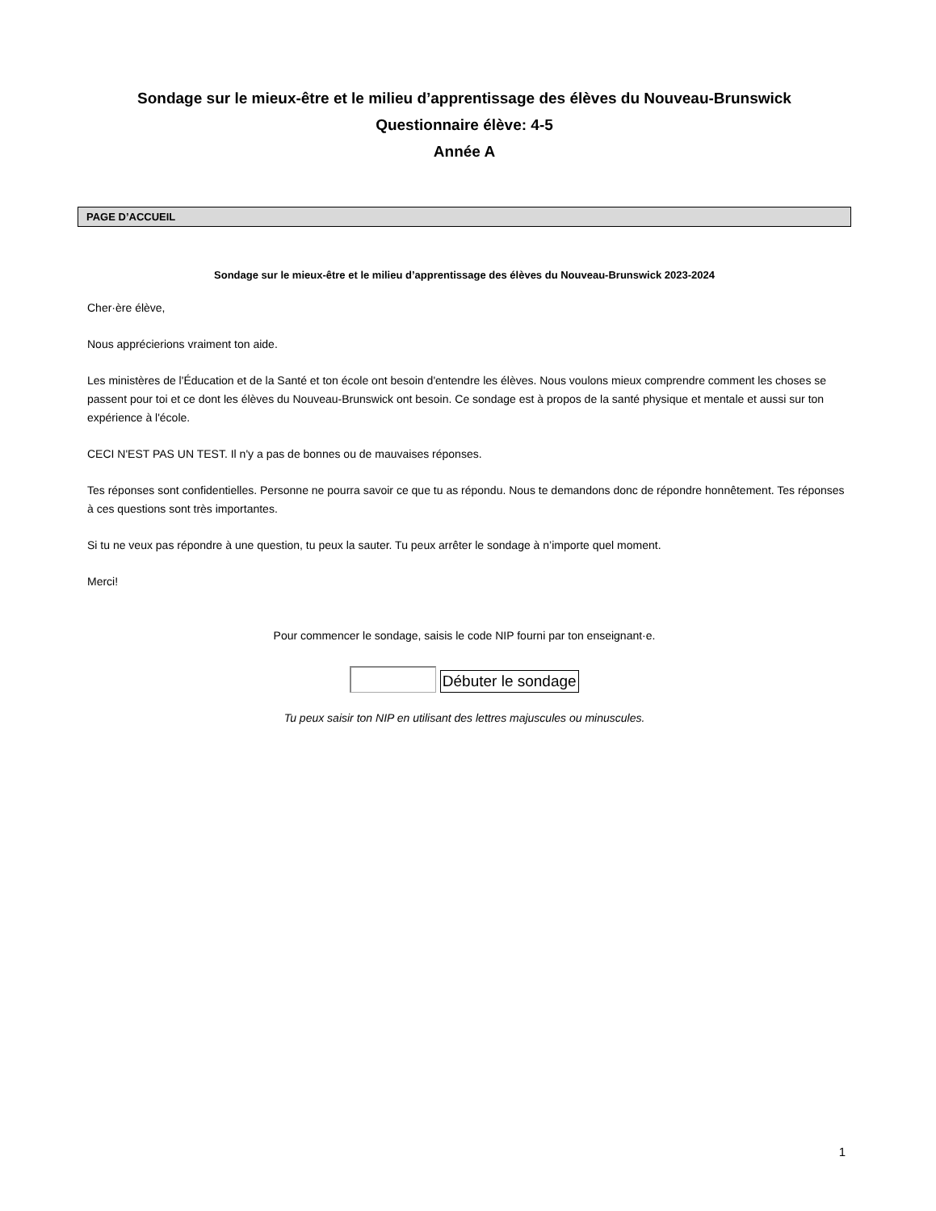Sondage sur le mieux-être et le milieu d’apprentissage des élèves du Nouveau-Brunswick
Questionnaire élève: 4-5
Année A
PAGE D’ACCUEIL
Sondage sur le mieux-être et le milieu d’apprentissage des élèves du Nouveau-Brunswick 2023-2024
Cher·ère élève,
Nous apprécierions vraiment ton aide.
Les ministères de l'Éducation et de la Santé et ton école ont besoin d'entendre les élèves. Nous voulons mieux comprendre comment les choses se passent pour toi et ce dont les élèves du Nouveau-Brunswick ont besoin. Ce sondage est à propos de la santé physique et mentale et aussi sur ton expérience à l'école.
CECI N'EST PAS UN TEST. Il n'y a pas de bonnes ou de mauvaises réponses.
Tes réponses sont confidentielles. Personne ne pourra savoir ce que tu as répondu. Nous te demandons donc de répondre honnêtement. Tes réponses à ces questions sont très importantes.
Si tu ne veux pas répondre à une question, tu peux la sauter. Tu peux arrêter le sondage à n’importe quel moment.
Merci!
Pour commencer le sondage, saisis le code NIP fourni par ton enseignant·e.
Débuter le sondage
Tu peux saisir ton NIP en utilisant des lettres majuscules ou minuscules.
1